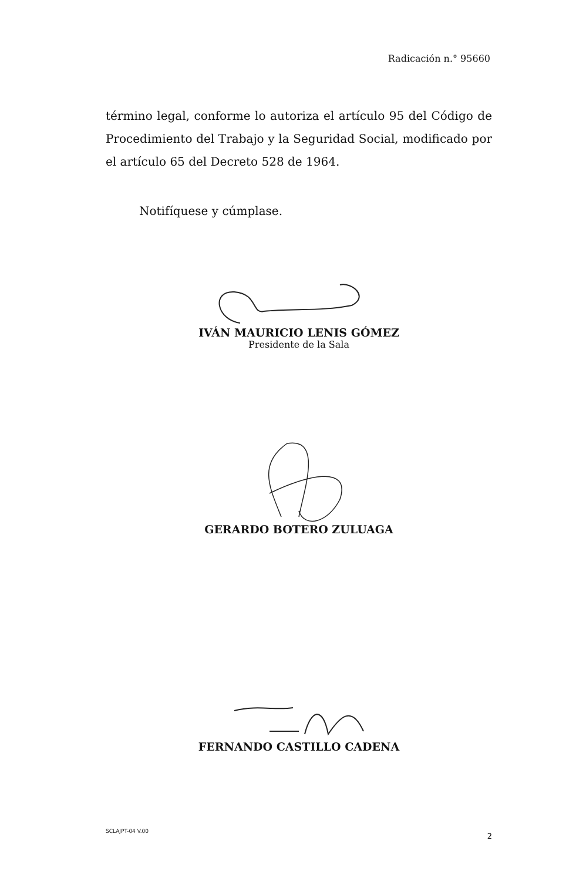Radicación n.° 95660
término legal, conforme lo autoriza el artículo 95 del Código de Procedimiento del Trabajo y la Seguridad Social, modificado por el artículo 65 del Decreto 528 de 1964.
Notifíquese y cúmplase.
IVÁN MAURICIO LENIS GÓMEZ
Presidente de la Sala
GERARDO BOTERO ZULUAGA
FERNANDO CASTILLO CADENA
SCLAJPT-04 V.00 2